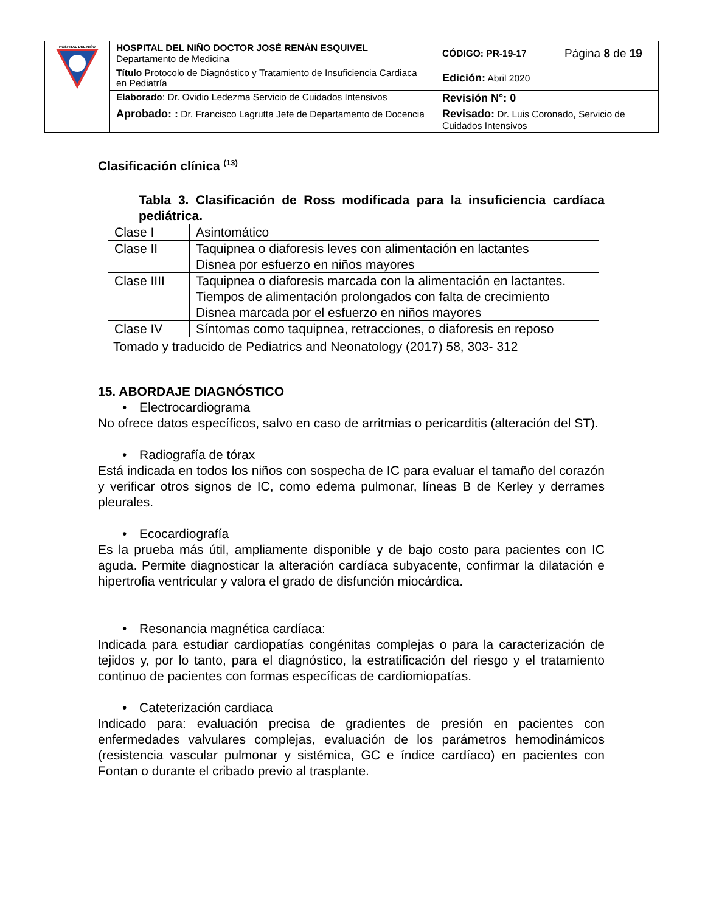| HOSPITAL DEL NIÑO | HOSPITAL DEL NIÑO DOCTOR JOSÉ RENÁN ESQUIVEL Departamento de Medicina | CÓDIGO: PR-19-17 | Página 8 de 19 |
| | Título Protocolo de Diagnóstico y Tratamiento de Insuficiencia Cardiaca en Pediatría | Edición: Abril 2020 | |
| | Elaborado : Dr. Ovidio Ledezma Servicio de Cuidados Intensivos | Revisión N°: 0 | |
| | Aprobado: : Dr. Francisco Lagrutta Jefe de Departamento de Docencia | Revisado: Dr. Luis Coronado, Servicio de Cuidados Intensivos | |
Clasificación clínica <sup>(13)</sup>
Tabla 3. Clasificación de Ross modificada para la insuficiencia cardíaca pediátrica.
| Clase I | Asintomático |
| Clase II | Taquipnea o diaforesis leves con alimentación en lactantes Disnea por esfuerzo en niños mayores |
| Clase IIII | Taquipnea o diaforesis marcada con la alimentación en lactantes. Tiempos de alimentación prolongados con falta de crecimiento Disnea marcada por el esfuerzo en niños mayores |
| Clase IV | Síntomas como taquipnea, retracciones, o diaforesis en reposo |
Tomado y traducido de Pediatrics and Neonatology (2017) 58, 303- 312
15. ABORDAJE DIAGNÓSTICO
• Electrocardiograma
No ofrece datos específicos, salvo en caso de arritmias o pericarditis (alteración del ST).
• Radiografía de tórax
Está indicada en todos los niños con sospecha de IC para evaluar el tamaño del corazón y verificar otros signos de IC, como edema pulmonar, líneas B de Kerley y derrames pleurales.
• Ecocardiografía
Es la prueba más útil, ampliamente disponible y de bajo costo para pacientes con IC aguda. Permite diagnosticar la alteración cardíaca subyacente, confirmar la dilatación e hipertrofia ventricular y valora el grado de disfunción miocárdica.
• Resonancia magnética cardíaca:
Indicada para estudiar cardiopatías congénitas complejas o para la caracterización de tejidos y, por lo tanto, para el diagnóstico, la estratificación del riesgo y el tratamiento continuo de pacientes con formas específicas de cardiomiopatías.
• Cateterización cardiaca
Indicado para: evaluación precisa de gradientes de presión en pacientes con enfermedades valvulares complejas, evaluación de los parámetros hemodinámicos (resistencia vascular pulmonar y sistémica, GC e índice cardíaco) en pacientes con Fontan o durante el cribado previo al trasplante.